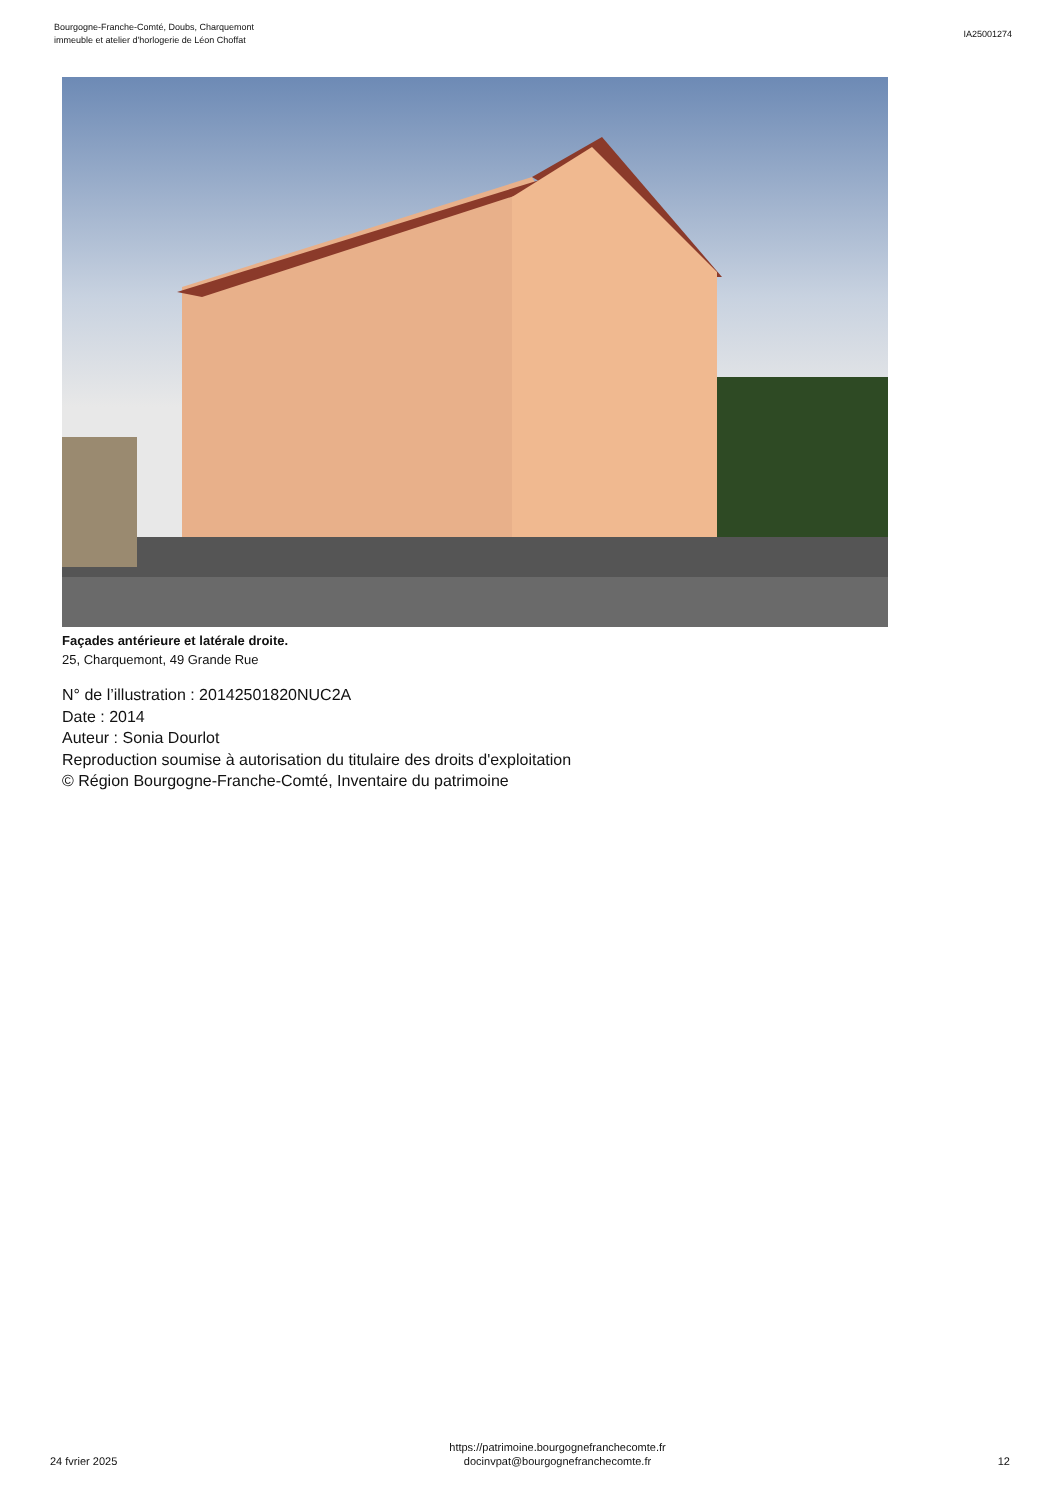Bourgogne-Franche-Comté, Doubs, Charquemont
immeuble et atelier d'horlogerie de Léon Choffat
IA25001274
Façades antérieure et latérale droite.
25, Charquemont, 49 Grande Rue
N° de l’illustration : 20142501820NUC2A
Date : 2014
Auteur : Sonia Dourlot
Reproduction soumise à autorisation du titulaire des droits d'exploitation
© Région Bourgogne-Franche-Comté, Inventaire du patrimoine
24 fvrier 2025
https://patrimoine.bourgognefranchecomte.fr
docinvpat@bourgognefranchecomte.fr
12